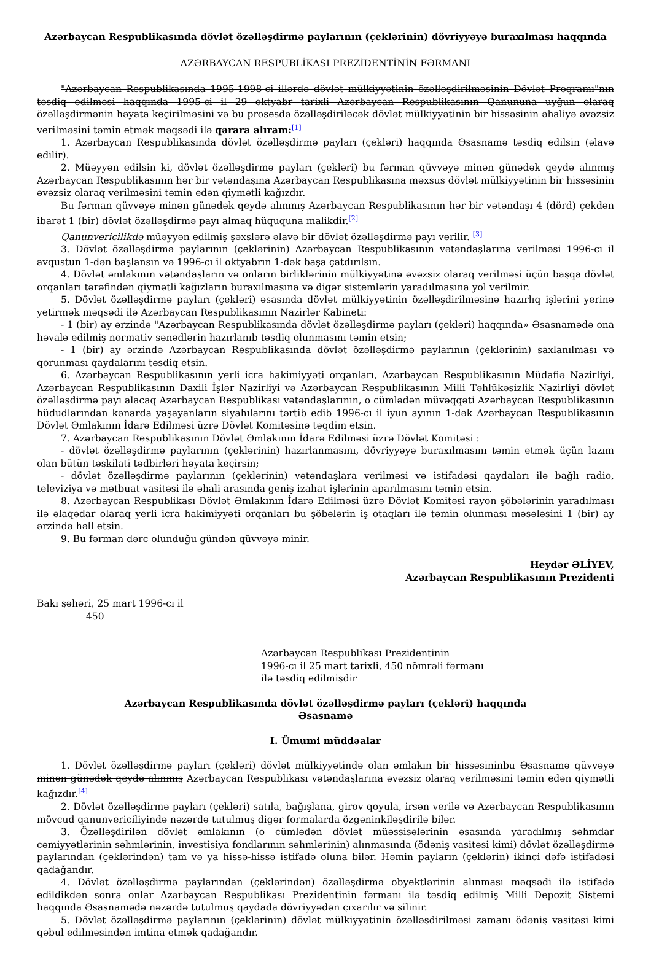Azərbaycan Respublikasında dövlət özəlləşdirmə paylarının (çeklərinin) dövriyyəyə buraxılması haqqında
AZƏRBAYCAN RESPUBLİKASI PREZİDENTİNİN FƏRMANI
"Azərbaycan Respublikasında 1995-1998-ci illərdə dövlət mülkiyyətinin özəlləşdirilməsinin Dövlət Proqramı"nın təsdiq edilməsi haqqında 1995-ci il 29 oktyabr tarixli Azərbaycan Respublikasının Qanununa uyğun olaraq özəlləşdirmənin həyata keçirilməsini və bu prosesdə özəlləşdiriləcək dövlət mülkiyyətinin bir hissəsinin əhaliyə əvəzsiz verilməsini təmin etmək məqsədi ilə qərara alıram:<sup>[1]</sup>
1. Azərbaycan Respublikasında dövlət özəlləşdirmə payları (çekləri) haqqında Əsasnamə təsdiq edilsin (əlavə edilir).
2. Müəyyən edilsin ki, dövlət özəlləşdirmə payları (çekləri) bu fərman qüvvəyə minən günədək qeydə alınmış Azərbaycan Respublikasının hər bir vətəndaşına Azərbaycan Respublikasına məxsus dövlət mülkiyyətinin bir hissəsinin əvəzsiz olaraq verilməsini təmin edən qiymətli kağızdır.
Bu fərman qüvvəyə minən günədək qeydə alınmış Azərbaycan Respublikasının hər bir vətəndaşı 4 (dörd) çekdən ibarət 1 (bir) dövlət özəlləşdirmə payı almaq hüququna malikdir.<sup>[2]</sup>
Qanunvericilikdə müəyyən edilmiş şəxslərə əlavə bir dövlət özəlləşdirmə payı verilir. <sup>[3]</sup>
3. Dövlət özəlləşdirmə paylarının (çeklərinin) Azərbaycan Respublikasının vətəndaşlarına verilməsi 1996-cı il avqustun 1-dən başlansın və 1996-cı il oktyabrın 1-dək başa çatdırılsın.
4. Dövlət əmlakının vətəndaşların və onların birliklərinin mülkiyyətinə əvəzsiz olaraq verilməsi üçün başqa dövlət orqanları tərəfindən qiymətli kağızların buraxılmasına və digər sistemlərin yaradılmasına yol verilmir.
5. Dövlət özəlləşdirmə payları (çekləri) əsasında dövlət mülkiyyətinin özəlləşdirilməsinə hazırlıq işlərini yerinə yetirmək məqsədi ilə Azərbaycan Respublikasının Nazirlər Kabineti:
- 1 (bir) ay ərzində "Azərbaycan Respublikasında dövlət özəlləşdirmə payları (çekləri) haqqında» Əsasnamədə ona həvalə edilmiş normativ sənədlərin hazırlanıb təsdiq olunmasını təmin etsin;
- 1 (bir) ay ərzində Azərbaycan Respublikasında dövlət özəlləşdirmə paylarının (çeklərinin) saxlanılması və qorunması qaydalarını təsdiq etsin.
6. Azərbaycan Respublikasının yerli icra hakimiyyəti orqanları, Azərbaycan Respublikasının Müdafiə Nazirliyi, Azərbaycan Respublikasının Daxili İşlər Nazirliyi və Azərbaycan Respublikasının Milli Təhlükəsizlik Nazirliyi dövlət özəlləşdirmə payı alacaq Azərbaycan Respublikası vətəndaşlarının, o cümlədən müvəqqəti Azərbaycan Respublikasının hüdudlarından kənarda yaşayanların siyahılarını tərtib edib 1996-cı il iyun ayının 1-dək Azərbaycan Respublikasının Dövlət Əmlakının İdarə Edilməsi üzrə Dövlət Komitəsinə təqdim etsin.
7. Azərbaycan Respublikasının Dövlət Əmlakının İdarə Edilməsi üzrə Dövlət Komitəsi :
- dövlət özəlləşdirmə paylarının (çeklərinin) hazırlanmasını, dövriyyəyə buraxılmasını təmin etmək üçün lazım olan bütün təşkilati tədbirləri həyata keçirsin;
- dövlət özəlləşdirmə paylarının (çeklərinin) vətəndaşlara verilməsi və istifadəsi qaydaları ilə bağlı radio, televiziya və mətbuat vasitəsi ilə əhali arasında geniş izahat işlərinin aparılmasını təmin etsin.
8. Azərbaycan Respublikası Dövlət Əmlakının İdarə Edilməsi üzrə Dövlət Komitəsi rayon şöbələrinin yaradılması ilə əlaqədar olaraq yerli icra hakimiyyəti orqanları bu şöbələrin iş otaqları ilə təmin olunması məsələsini 1 (bir) ay ərzində həll etsin.
9. Bu fərman dərc olunduğu gündən qüvvəyə minir.
Heydər ƏLİYEV,
Azərbaycan Respublikasının Prezidenti
Bakı şəhəri, 25 mart 1996-cı il
450
Azərbaycan Respublikası Prezidentinin
1996-cı il 25 mart tarixli, 450 nömrəli fərmanı
ilə təsdiq edilmişdir
Azərbaycan Respublikasında dövlət özəlləşdirmə payları (çekləri) haqqında
Əsasnamə
I. Ümumi müddəalar
1. Dövlət özəlləşdirmə payları (çekləri) dövlət mülkiyyətində olan əmlakın bir hissəsininbu Əsasnamə qüvvəyə minən günədək qeydə alınmış Azərbaycan Respublikası vətəndaşlarına əvəzsiz olaraq verilməsini təmin edən qiymətli kağızdır.<sup>[4]</sup>
2. Dövlət özəlləşdirmə payları (çekləri) satıla, bağışlana, girov qoyula, irsən verilə və Azərbaycan Respublikasının mövcud qanunvericiliyində nəzərdə tutulmuş digər formalarda özgəninkiləşdirilə bilər.
3. Özəlləşdirilən dövlət əmlakının (o cümlədən dövlət müəssisələrinin əsasında yaradılmış səhmdar cəmiyyətlərinin səhmlərinin, investisiya fondlarının səhmlərinin) alınmasında (ödəniş vasitəsi kimi) dövlət özəlləşdirmə paylarından (çeklərindən) tam və ya hissə-hissə istifadə oluna bilər. Həmin payların (çeklərin) ikinci dəfə istifadəsi qadağandır.
4. Dövlət özəlləşdirmə paylarından (çeklərindən) özəlləşdirmə obyektlərinin alınması məqsədi ilə istifadə edildikdən sonra onlar Azərbaycan Respublikası Prezidentinin fərmanı ilə təsdiq edilmiş Milli Depozit Sistemi haqqında Əsasnamədə nəzərdə tutulmuş qaydada dövriyyədən çıxarılır və silinir.
5. Dövlət özəlləşdirmə paylarının (çeklərinin) dövlət mülkiyyətinin özəlləşdirilməsi zamanı ödəniş vasitəsi kimi qəbul edilməsindən imtina etmək qadağandır.